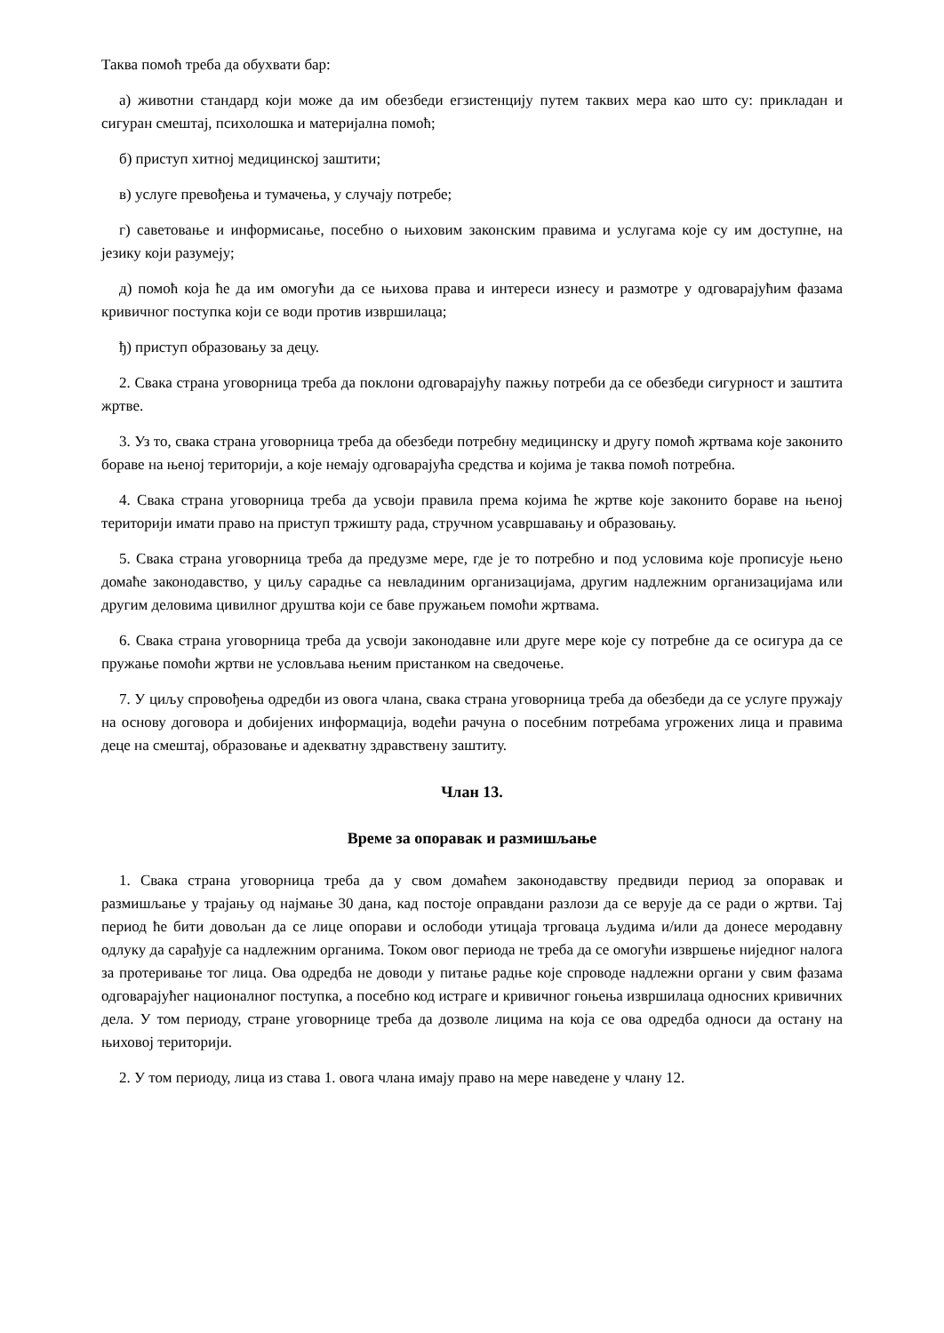Таква помоћ треба да обухвати бар:
а) животни стандард који може да им обезбеди егзистенцију путем таквих мера као што су: прикладан и сигуран смештај, психолошка и материјална помоћ;
б) приступ хитној медицинској заштити;
в) услуге превођења и тумачења, у случају потребе;
г) саветовање и информисање, посебно о њиховим законским правима и услугама које су им доступне, на језику који разумеју;
д) помоћ која ће да им омогући да се њихова права и интереси изнесу и размотре у одговарајућим фазама кривичног поступка који се води против извршилаца;
ђ) приступ образовању за децу.
2. Свака страна уговорница треба да поклони одговарајућу пажњу потреби да се обезбеди сигурност и заштита жртве.
3. Уз то, свака страна уговорница треба да обезбеди потребну медицинску и другу помоћ жртвама које законито бораве на њеној територији, а које немају одговарајућа средства и којима је таква помоћ потребна.
4. Свака страна уговорница треба да усвоји правила према којима ће жртве које законито бораве на њеној територији имати право на приступ тржишту рада, стручном усавршавању и образовању.
5. Свака страна уговорница треба да предузме мере, где је то потребно и под условима које прописује њено домаће законодавство, у циљу сарадње са невладиним организацијама, другим надлежним организацијама или другим деловима цивилног друштва који се баве пружањем помоћи жртвама.
6. Свака страна уговорница треба да усвоји законодавне или друге мере које су потребне да се осигура да се пружање помоћи жртви не условљава њеним пристанком на сведочење.
7. У циљу спровођења одредби из овога члана, свака страна уговорница треба да обезбеди да се услуге пружају на основу договора и добијених информација, водећи рачуна о посебним потребама угрожених лица и правима деце на смештај, образовање и адекватну здравствену заштиту.
Члан 13.
Време за опоравак и размишљање
1. Свака страна уговорница треба да у свом домаћем законодавству предвиди период за опоравак и размишљање у трајању од најмање 30 дана, кад постоје оправдани разлози да се верује да се ради о жртви. Тај период ће бити довољан да се лице опорави и ослободи утицаја трговаца људима и/или да донесе меродавну одлуку да сарађује са надлежним органима. Током овог периода не треба да се омогући извршење ниједног налога за протеривање тог лица. Ова одредба не доводи у питање радње које спроводе надлежни органи у свим фазама одговарајућег националног поступка, а посебно код истраге и кривичног гоњења извршилаца односних кривичних дела. У том периоду, стране уговорнице треба да дозволе лицима на која се ова одредба односи да остану на њиховој територији.
2. У том периоду, лица из става 1. овога члана имају право на мере наведене у члану 12.